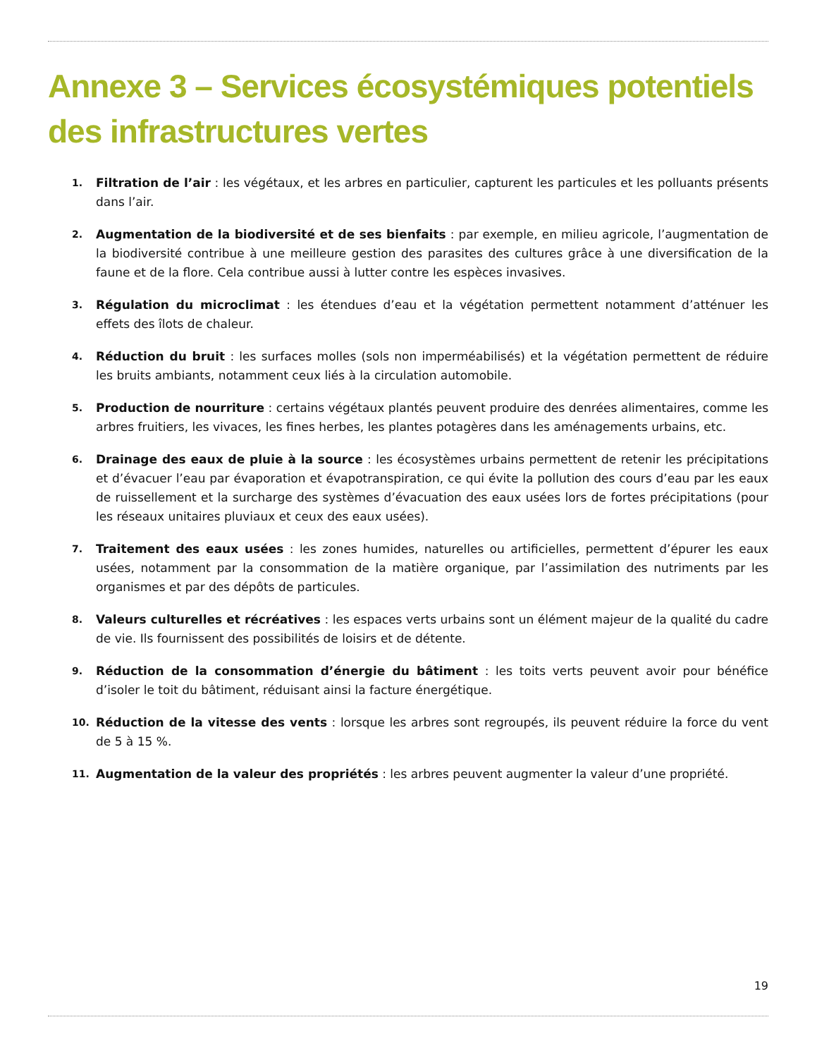Annexe 3 – Services écosystémiques potentiels des infrastructures vertes
1. Filtration de l’air : les végétaux, et les arbres en particulier, capturent les particules et les polluants présents dans l’air.
2. Augmentation de la biodiversité et de ses bienfaits : par exemple, en milieu agricole, l’augmentation de la biodiversité contribue à une meilleure gestion des parasites des cultures grâce à une diversification de la faune et de la flore. Cela contribue aussi à lutter contre les espèces invasives.
3. Régulation du microclimat : les étendues d’eau et la végétation permettent notamment d’atténuer les effets des îlots de chaleur.
4. Réduction du bruit : les surfaces molles (sols non imperméabilisés) et la végétation permettent de réduire les bruits ambiants, notamment ceux liés à la circulation automobile.
5. Production de nourriture : certains végétaux plantés peuvent produire des denrées alimentaires, comme les arbres fruitiers, les vivaces, les fines herbes, les plantes potagères dans les aménagements urbains, etc.
6. Drainage des eaux de pluie à la source : les écosystèmes urbains permettent de retenir les précipitations et d’évacuer l’eau par évaporation et évapotranspiration, ce qui évite la pollution des cours d’eau par les eaux de ruissellement et la surcharge des systèmes d’évacuation des eaux usées lors de fortes précipitations (pour les réseaux unitaires pluviaux et ceux des eaux usées).
7. Traitement des eaux usées : les zones humides, naturelles ou artificielles, permettent d’épurer les eaux usées, notamment par la consommation de la matière organique, par l’assimilation des nutriments par les organismes et par des dépôts de particules.
8. Valeurs culturelles et récréatives : les espaces verts urbains sont un élément majeur de la qualité du cadre de vie. Ils fournissent des possibilités de loisirs et de détente.
9. Réduction de la consommation d’énergie du bâtiment : les toits verts peuvent avoir pour bénéfice d’isoler le toit du bâtiment, réduisant ainsi la facture énergétique.
10. Réduction de la vitesse des vents : lorsque les arbres sont regroupés, ils peuvent réduire la force du vent de 5 à 15 %.
11. Augmentation de la valeur des propriétés : les arbres peuvent augmenter la valeur d’une propriété.
19